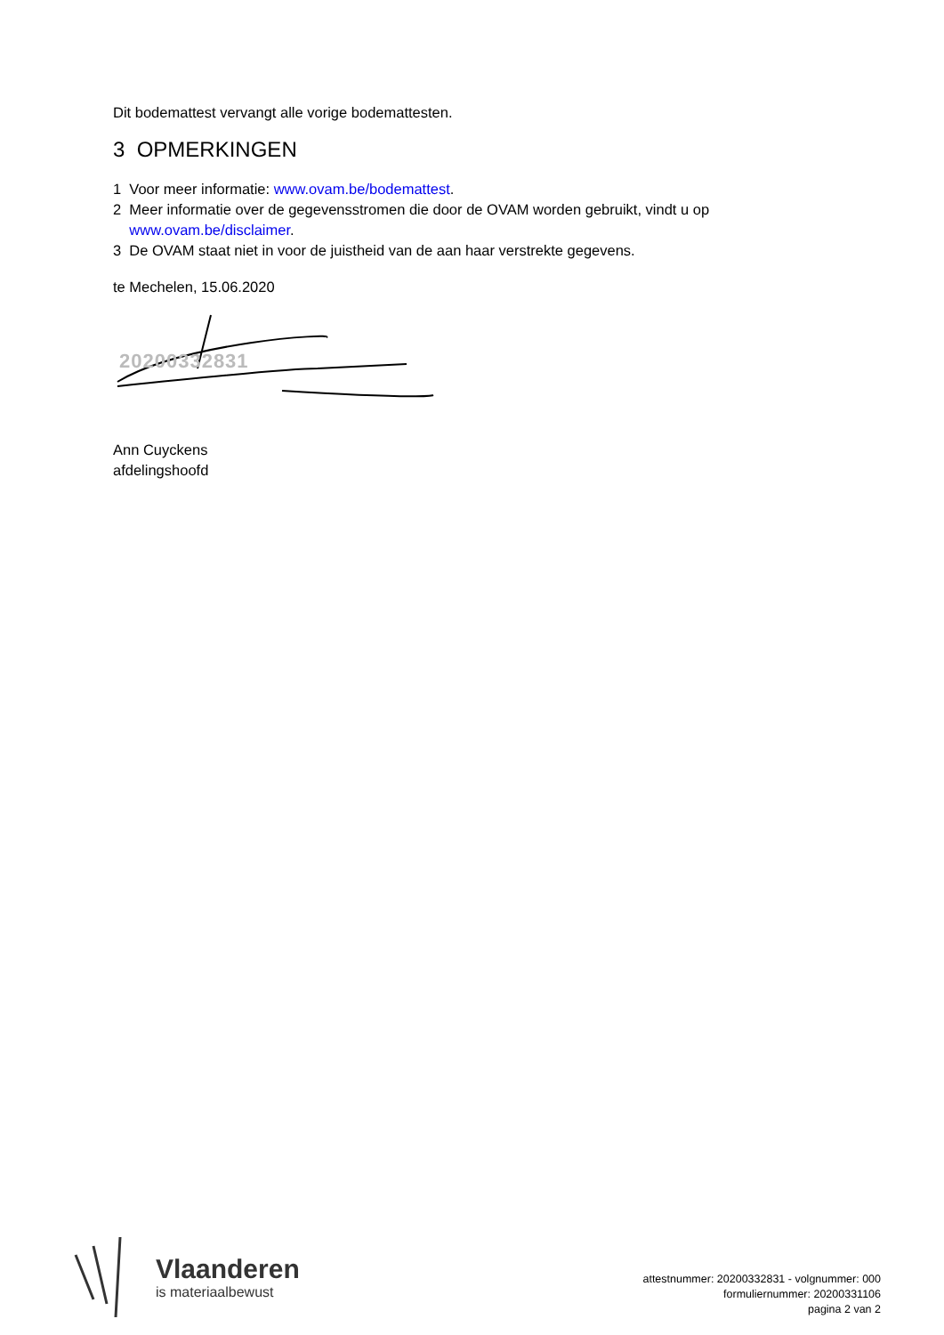Dit bodemattest vervangt alle vorige bodemattesten.
3 OPMERKINGEN
1 Voor meer informatie: www.ovam.be/bodemattest.
2 Meer informatie over de gegevensstromen die door de OVAM worden gebruikt, vindt u op
www.ovam.be/disclaimer.
3 De OVAM staat niet in voor de juistheid van de aan haar verstrekte gegevens.
te Mechelen, 15.06.2020
20200332831
Ann Cuyckens
afdelingshoofd
Vlaanderen
is materiaalbewust
attestnummer: 20200332831 - volgnummer: 000
formuliernummer: 20200331106
pagina 2 van 2